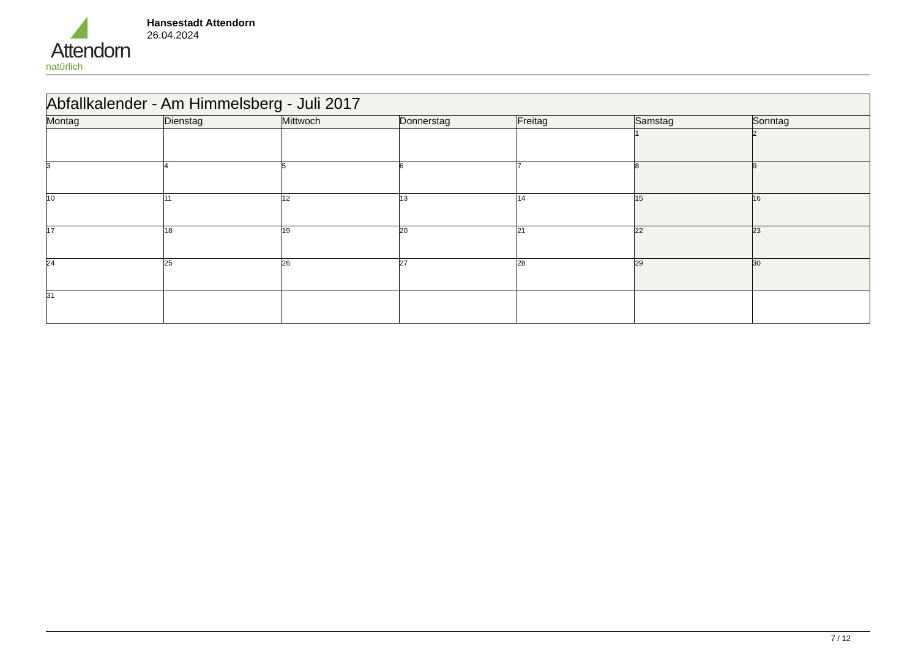Attendorn
natürlich
Hansestadt Attendorn
26.04.2024
| Abfallkalender - Am Himmelsberg - Juli 2017 | | | | | | |
| Montag | Dienstag | Mittwoch | Donnerstag | Freitag | Samstag | Sonntag |
| | | | | | 1 | 2 |
| 3 | 4 | 5 | 6 | 7 | 8 | 9 |
| 10 | 11 | 12 | 13 | 14 | 15 | 16 |
| 17 | 18 | 19 | 20 | 21 | 22 | 23 |
| 24 | 25 | 26 | 27 | 28 | 29 | 30 |
| 31 | | | | | | |
7 / 12